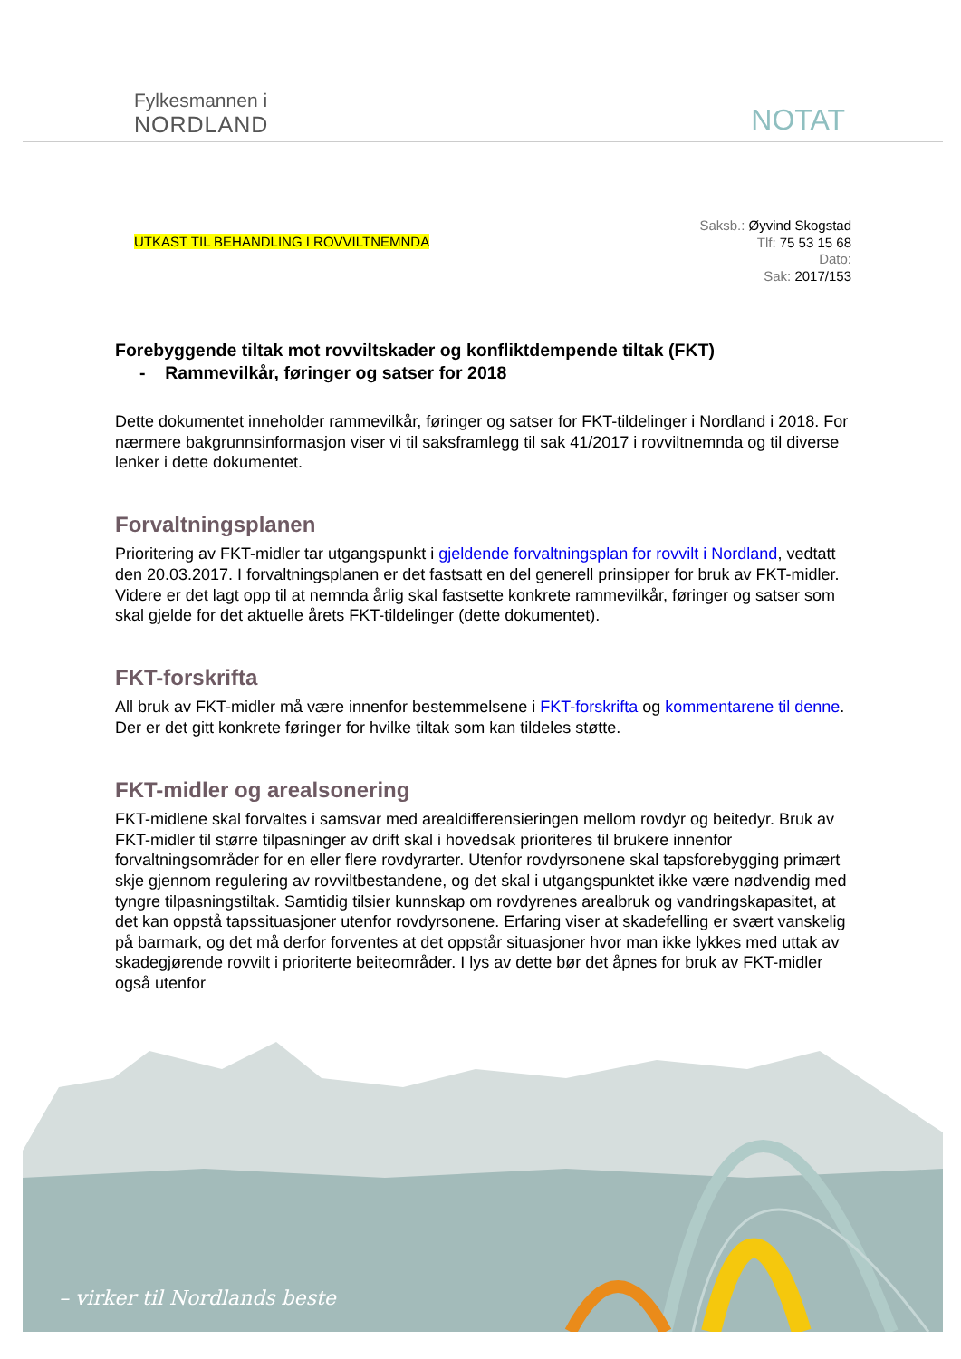Fylkesmannen i
NORDLAND
NOTAT
UTKAST TIL BEHANDLING I ROVVILTNEMNDA
Saksb.: Øyvind Skogstad
Tlf: 75 53 15 68
Dato:
Sak: 2017/153
Forebyggende tiltak mot rovviltskader og konfliktdempende tiltak (FKT)
- Rammevilkår, føringer og satser for 2018
Dette dokumentet inneholder rammevilkår, føringer og satser for FKT-tildelinger i Nordland i 2018. For nærmere bakgrunnsinformasjon viser vi til saksframlegg til sak 41/2017 i rovviltnemnda og til diverse lenker i dette dokumentet.
Forvaltningsplanen
Prioritering av FKT-midler tar utgangspunkt i gjeldende forvaltningsplan for rovvilt i Nordland, vedtatt den 20.03.2017. I forvaltningsplanen er det fastsatt en del generell prinsipper for bruk av FKT-midler. Videre er det lagt opp til at nemnda årlig skal fastsette konkrete rammevilkår, føringer og satser som skal gjelde for det aktuelle årets FKT-tildelinger (dette dokumentet).
FKT-forskrifta
All bruk av FKT-midler må være innenfor bestemmelsene i FKT-forskrifta og kommentarene til denne. Der er det gitt konkrete føringer for hvilke tiltak som kan tildeles støtte.
FKT-midler og arealsonering
FKT-midlene skal forvaltes i samsvar med arealdifferensieringen mellom rovdyr og beitedyr. Bruk av FKT-midler til større tilpasninger av drift skal i hovedsak prioriteres til brukere innenfor forvaltningsområder for en eller flere rovdyrarter. Utenfor rovdyrsonene skal tapsforebygging primært skje gjennom regulering av rovviltbestandene, og det skal i utgangspunktet ikke være nødvendig med tyngre tilpasningstiltak. Samtidig tilsier kunnskap om rovdyrenes arealbruk og vandringskapasitet, at det kan oppstå tapssituasjoner utenfor rovdyrsonene. Erfaring viser at skadefelling er svært vanskelig på barmark, og det må derfor forventes at det oppstår situasjoner hvor man ikke lykkes med uttak av skadegjørende rovvilt i prioriterte beiteområder. I lys av dette bør det åpnes for bruk av FKT-midler også utenfor
– virker til Nordlands beste